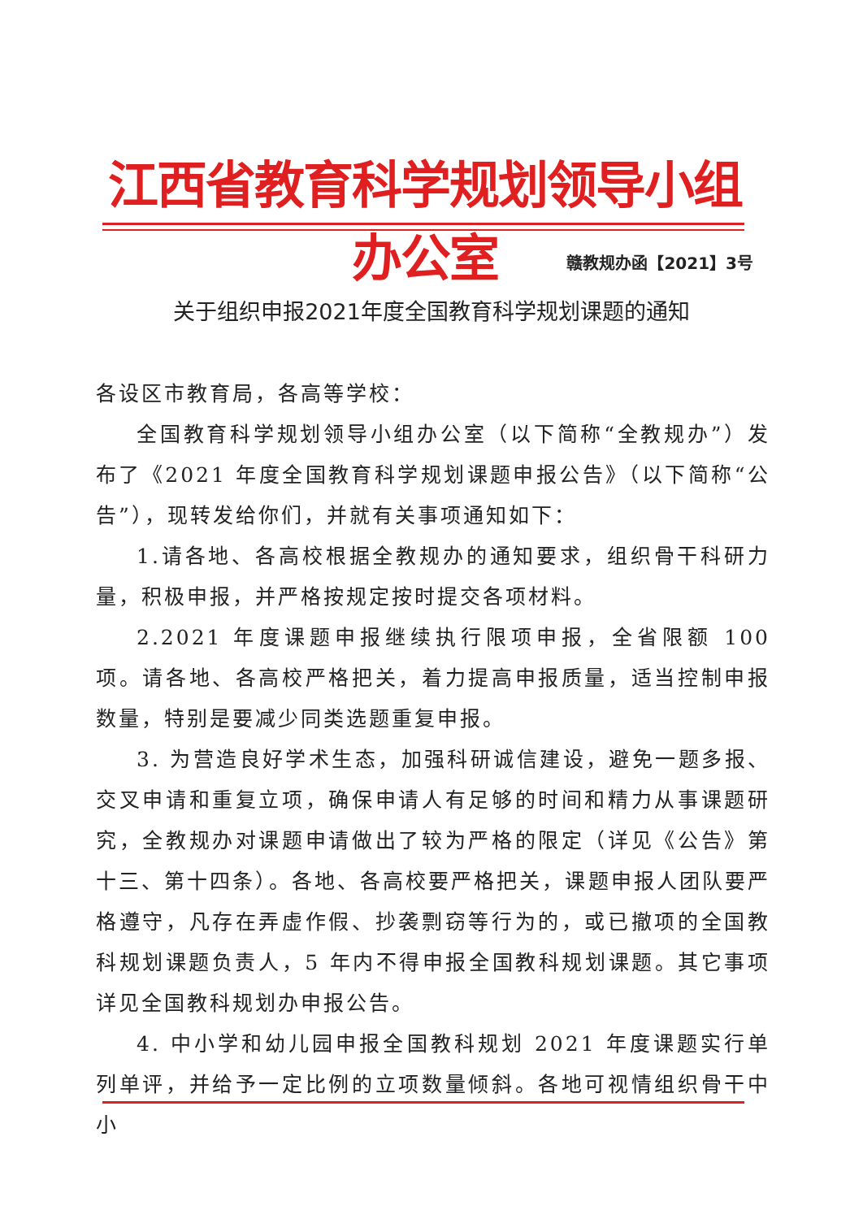江西省教育科学规划领导小组办公室
赣教规办函【2021】3号
关于组织申报2021年度全国教育科学规划课题的通知
各设区市教育局，各高等学校：
全国教育科学规划领导小组办公室（以下简称“全教规办”）发布了《2021 年度全国教育科学规划课题申报公告》（以下简称“公告”），现转发给你们，并就有关事项通知如下：
1.请各地、各高校根据全教规办的通知要求，组织骨干科研力量，积极申报，并严格按规定按时提交各项材料。
2.2021 年度课题申报继续执行限项申报，全省限额 100 项。请各地、各高校严格把关，着力提高申报质量，适当控制申报数量，特别是要减少同类选题重复申报。
3. 为营造良好学术生态，加强科研诚信建设，避免一题多报、交叉申请和重复立项，确保申请人有足够的时间和精力从事课题研究，全教规办对课题申请做出了较为严格的限定（详见《公告》第十三、第十四条）。各地、各高校要严格把关，课题申报人团队要严格遵守，凡存在弄虚作假、抄袭剽窃等行为的，或已撤项的全国教科规划课题负责人，5 年内不得申报全国教科规划课题。其它事项详见全国教科规划办申报公告。
4. 中小学和幼儿园申报全国教科规划 2021 年度课题实行单列单评，并给予一定比例的立项数量倾斜。各地可视情组织骨干中小